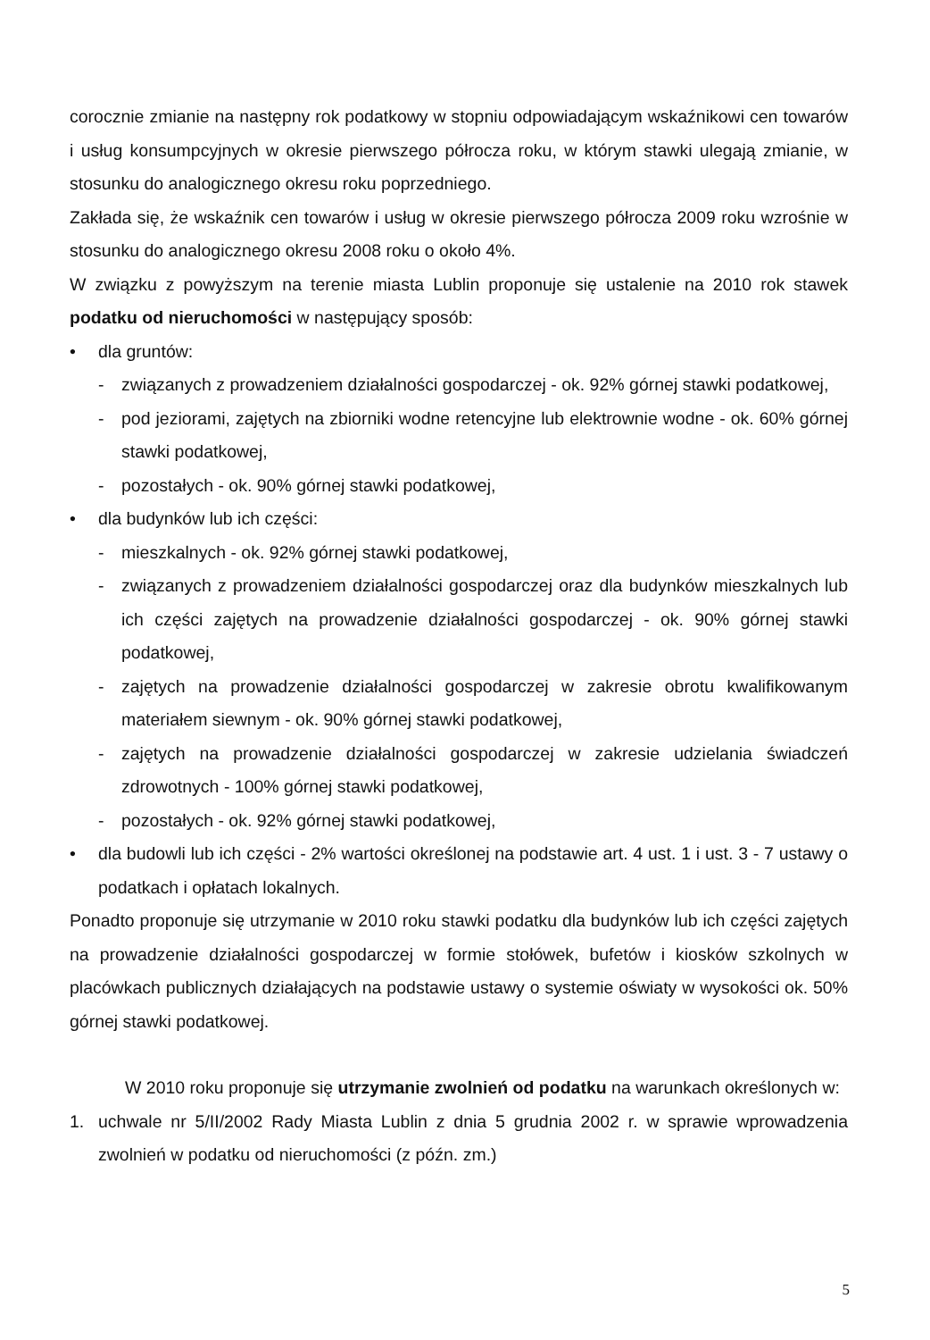corocznie zmianie na następny rok podatkowy w stopniu odpowiadającym wskaźnikowi cen towarów i usług konsumpcyjnych w okresie pierwszego półrocza roku, w którym stawki ulegają zmianie, w stosunku do analogicznego okresu roku poprzedniego.
Zakłada się, że wskaźnik cen towarów i usług w okresie pierwszego półrocza 2009 roku wzrośnie w stosunku do analogicznego okresu 2008 roku o około 4%.
W związku z powyższym na terenie miasta Lublin proponuje się ustalenie na 2010 rok stawek podatku od nieruchomości w następujący sposób:
• dla gruntów:
- związanych z prowadzeniem działalności gospodarczej - ok. 92% górnej stawki podatkowej,
- pod jeziorami, zajętych na zbiorniki wodne retencyjne lub elektrownie wodne - ok. 60% górnej stawki podatkowej,
- pozostałych - ok. 90% górnej stawki podatkowej,
• dla budynków lub ich części:
- mieszkalnych - ok. 92% górnej stawki podatkowej,
- związanych z prowadzeniem działalności gospodarczej oraz dla budynków mieszkalnych lub ich części zajętych na prowadzenie działalności gospodarczej - ok. 90% górnej stawki podatkowej,
- zajętych na prowadzenie działalności gospodarczej w zakresie obrotu kwalifikowanym materiałem siewnym - ok. 90% górnej stawki podatkowej,
- zajętych na prowadzenie działalności gospodarczej w zakresie udzielania świadczeń zdrowotnych - 100% górnej stawki podatkowej,
- pozostałych - ok. 92% górnej stawki podatkowej,
• dla budowli lub ich części - 2% wartości określonej na podstawie art. 4 ust. 1 i ust. 3 - 7 ustawy o podatkach i opłatach lokalnych.
Ponadto proponuje się utrzymanie w 2010 roku stawki podatku dla budynków lub ich części zajętych na prowadzenie działalności gospodarczej w formie stołówek, bufetów i kiosków szkolnych w placówkach publicznych działających na podstawie ustawy o systemie oświaty w wysokości ok. 50% górnej stawki podatkowej.
W 2010 roku proponuje się utrzymanie zwolnień od podatku na warunkach określonych w:
1. uchwale nr 5/II/2002 Rady Miasta Lublin z dnia 5 grudnia 2002 r. w sprawie wprowadzenia zwolnień w podatku od nieruchomości (z późn. zm.)
5